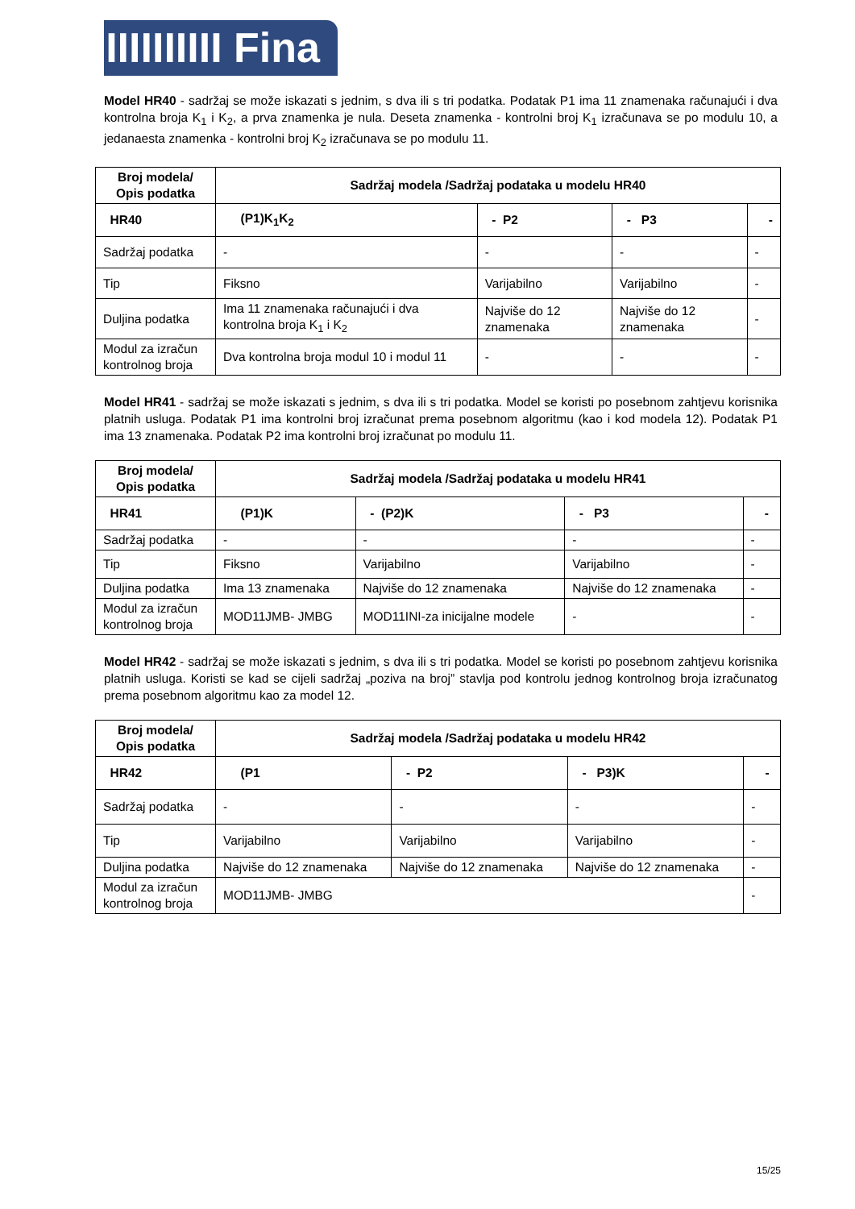IIIIIIIIII Fina
Model HR40 - sadržaj se može iskazati s jednim, s dva ili s tri podatka. Podatak P1 ima 11 znamenaka računajući i dva kontrolna broja K<sub>1</sub> i K<sub>2</sub>, a prva znamenka je nula. Deseta znamenka - kontrolni broj K<sub>1</sub> izračunava se po modulu 10, a jedanaesta znamenka - kontrolni broj K<sub>2</sub> izračunava se po modulu 11.
| Broj modela/ Opis podatka | Sadržaj modela /Sadržaj podataka u modelu HR40 | | | |
| --- | --- | --- | --- | --- |
| HR40 | (P1)K<sub>1</sub>K<sub>2</sub> | - P2 | - P3 | - |
| Sadržaj podatka | - | - | - | - |
| Tip | Fiksno | Varijabilno | Varijabilno | - |
| Duljina podatka | Ima 11 znamenaka računajući i dva kontrolna broja K<sub>1</sub> i K<sub>2</sub> | Najviše do 12 znamenaka | Najviše do 12 znamenaka | - |
| Modul za izračun kontrolnog broja | Dva kontrolna broja modul 10 i modul 11 | - | - | - |
Model HR41 - sadržaj se može iskazati s jednim, s dva ili s tri podatka. Model se koristi po posebnom zahtjevu korisnika platnih usluga. Podatak P1 ima kontrolni broj izračunat prema posebnom algoritmu (kao i kod modela 12). Podatak P1 ima 13 znamenaka. Podatak P2 ima kontrolni broj izračunat po modulu 11.
| Broj modela/ Opis podatka | Sadržaj modela /Sadržaj podataka u modelu HR41 | | | |
| --- | --- | --- | --- | --- |
| HR41 | (P1)K | - (P2)K | - P3 | - |
| Sadržaj podatka | - | - | - | - |
| Tip | Fiksno | Varijabilno | Varijabilno | - |
| Duljina podatka | Ima 13 znamenaka | Najviše do 12 znamenaka | Najviše do 12 znamenaka | - |
| Modul za izračun kontrolnog broja | MOD11JMB- JMBG | MOD11INI-za inicijalne modele | - | - |
Model HR42 - sadržaj se može iskazati s jednim, s dva ili s tri podatka. Model se koristi po posebnom zahtjevu korisnika platnih usluga. Koristi se kad se cijeli sadržaj „poziva na broj” stavlja pod kontrolu jednog kontrolnog broja izračunatog prema posebnom algoritmu kao za model 12.
| Broj modela/ Opis podatka | Sadržaj modela /Sadržaj podataka u modelu HR42 | | | |
| --- | --- | --- | --- | --- |
| HR42 | (P1 | - P2 | - P3)K | - |
| Sadržaj podatka | - | - | - | - |
| Tip | Varijabilno | Varijabilno | Varijabilno | - |
| Duljina podatka | Najviše do 12 znamenaka | Najviše do 12 znamenaka | Najviše do 12 znamenaka | - |
| Modul za izračun kontrolnog broja | MOD11JMB- JMBG | | | - |
15/25